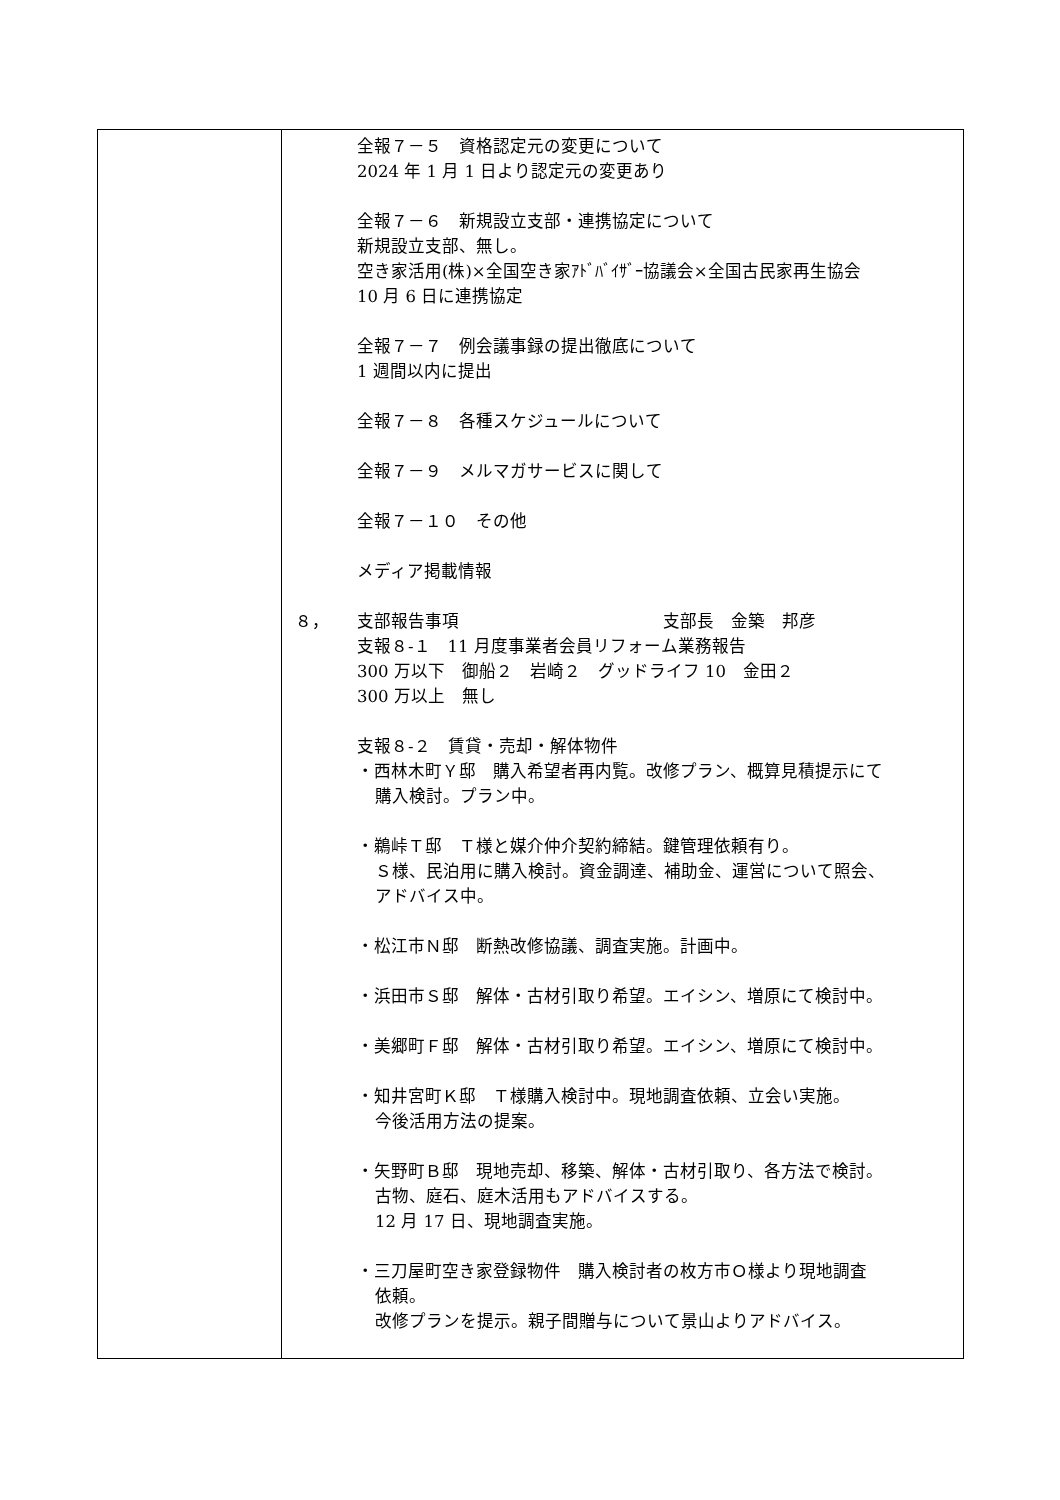| | 全報７－５ 資格認定元の変更について 2024 年 1 月 1 日より認定元の変更あり 全報７－６ 新規設立支部・連携協定について 新規設立支部、無し。 空き家活用(株)×全国空き家ｱﾄﾞﾊﾞｲｻﾞｰ協議会×全国古民家再生協会 10 月 6 日に連携協定 全報７－７ 例会議事録の提出徹底について 1 週間以内に提出 全報７－８ 各種スケジュールについて 全報７－９ メルマガサービスに関して 全報７－１０ その他 メディア掲載情報 ８， 支部報告事項 支部長 金築 邦彦 支報８-１ 11 月度事業者会員リフォーム業務報告 300 万以下 御船２ 岩崎２ グッドライフ 10 金田２ 300 万以上 無し 支報８-２ 賃貸・売却・解体物件 ・西林木町Ｙ邸 購入希望者再内覧。改修プラン、概算見積提示にて 購入検討。プラン中。 ・鵜峠Ｔ邸 Ｔ様と媒介仲介契約締結。鍵管理依頼有り。 Ｓ様、民泊用に購入検討。資金調達、補助金、運営について照会、 アドバイス中。 ・松江市Ｎ邸 断熱改修協議、調査実施。計画中。 ・浜田市Ｓ邸 解体・古材引取り希望。エイシン、増原にて検討中。 ・美郷町Ｆ邸 解体・古材引取り希望。エイシン、増原にて検討中。 ・知井宮町Ｋ邸 Ｔ様購入検討中。現地調査依頼、立会い実施。 今後活用方法の提案。 ・矢野町Ｂ邸 現地売却、移築、解体・古材引取り、各方法で検討。 古物、庭石、庭木活用もアドバイスする。 12 月 17 日、現地調査実施。 ・三刀屋町空き家登録物件 購入検討者の枚方市Ｏ様より現地調査 依頼。 改修プランを提示。親子間贈与について景山よりアドバイス。 |